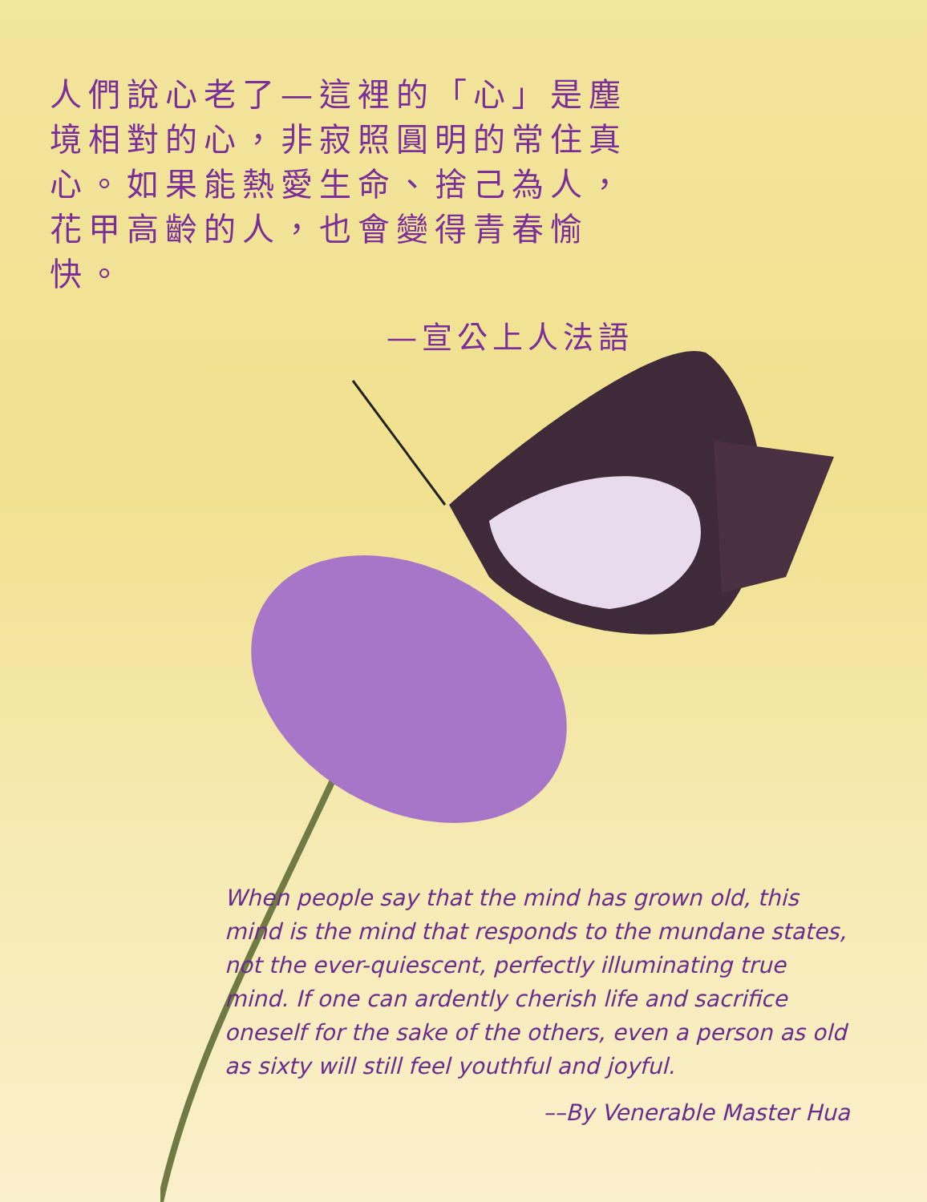人們說心老了—這裡的「心」是塵境相對的心，非寂照圓明的常住真心。如果能熱愛生命、捨己為人，花甲高齡的人，也會變得青春愉快。
—宣公上人法語
When people say that the mind has grown old, this mind is the mind that responds to the mundane states, not the ever-quiescent, perfectly illuminating true mind. If one can ardently cherish life and sacrifice oneself for the sake of the others, even a person as old as sixty will still feel youthful and joyful.
––By Venerable Master Hua